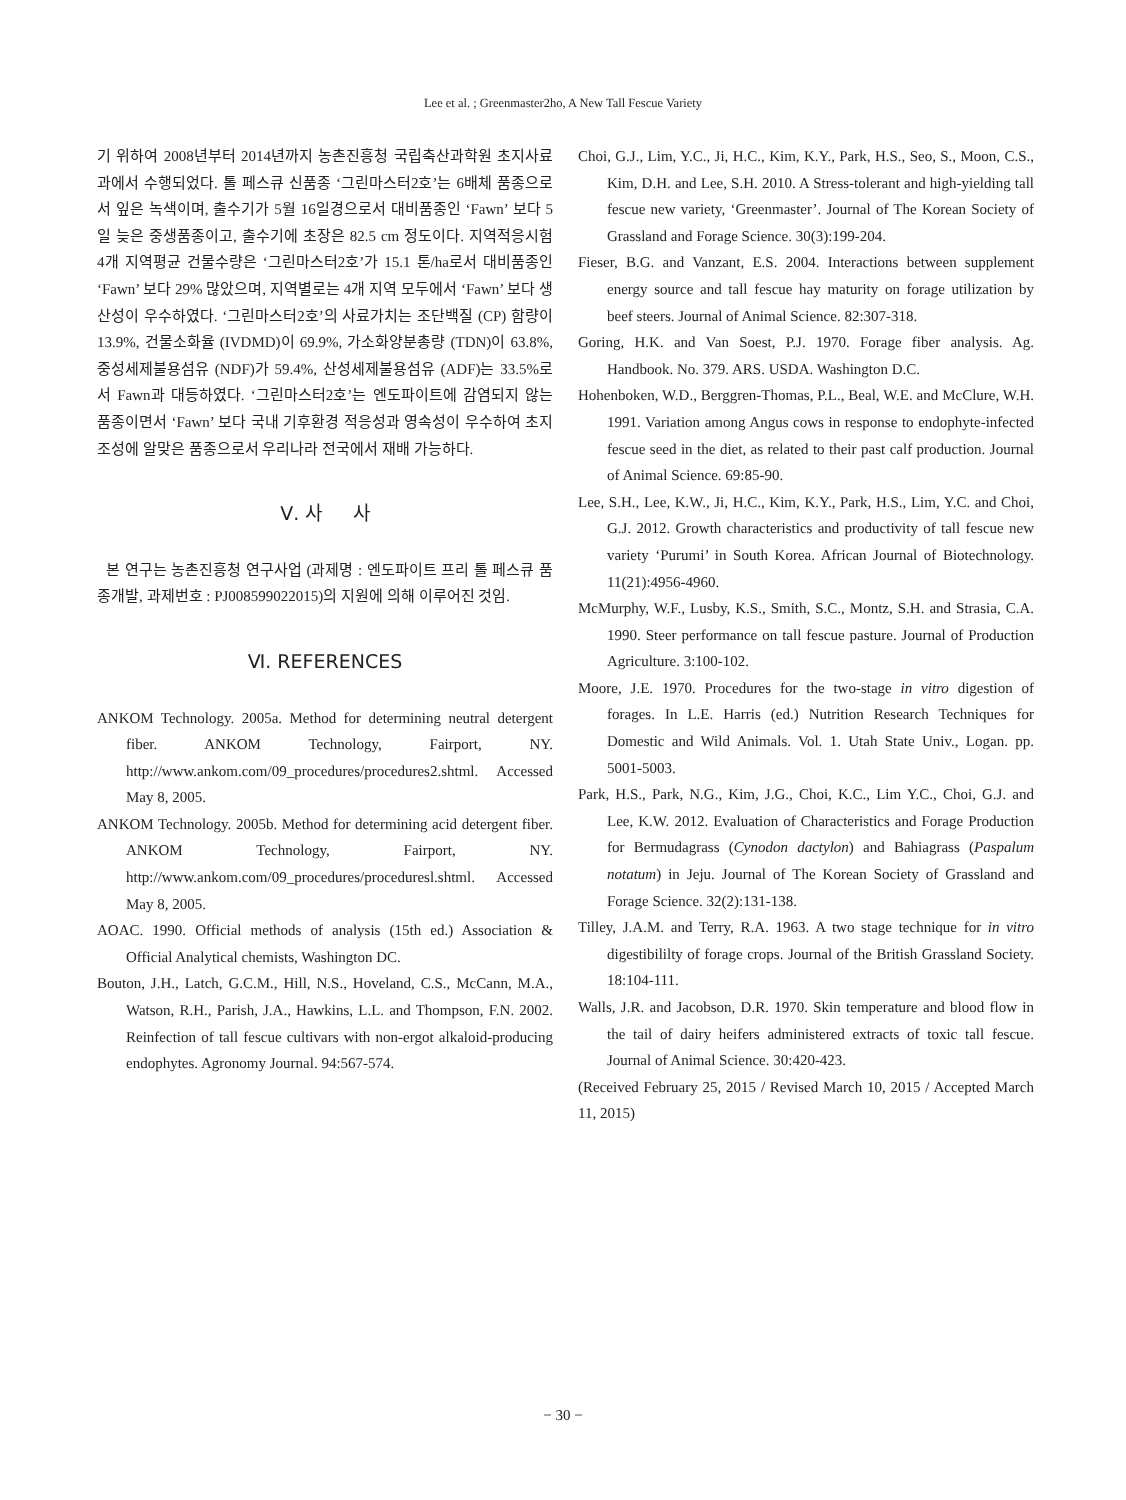Lee et al. ; Greenmaster2ho, A New Tall Fescue Variety
기 위하여 2008년부터 2014년까지 농촌진흥청 국립축산과학원 초지사료과에서 수행되었다. 톨 페스큐 신품종 ‘그린마스터2호’는 6배체 품종으로서 잎은 녹색이며, 출수기가 5월 16일경으로서 대비품종인 ‘Fawn’ 보다 5일 늦은 중생품종이고, 출수기에 초장은 82.5 cm 정도이다. 지역적응시험 4개 지역평균 건물수량은 ‘그린마스터2호’가 15.1 톤/ha로서 대비품종인 ‘Fawn’ 보다 29% 많았으며, 지역별로는 4개 지역 모두에서 ‘Fawn’ 보다 생산성이 우수하였다. ‘그린마스터2호’의 사료가치는 조단백질 (CP) 함량이 13.9%, 건물소화율 (IVDMD)이 69.9%, 가소화양분총량 (TDN)이 63.8%, 중성세제불용섬유 (NDF)가 59.4%, 산성세제불용섬유 (ADF)는 33.5%로서 Fawn과 대등하였다. ‘그린마스터2호’는 엔도파이트에 감염되지 않는 품종이면서 ‘Fawn’ 보다 국내 기후환경 적응성과 영속성이 우수하여 초지조성에 알맞은 품종으로서 우리나라 전국에서 재배 가능하다.
Ⅴ. 사 사
본 연구는 농촌진흥청 연구사업 (과제명 : 엔도파이트 프리 톨 페스큐 품종개발, 과제번호 : PJ008599022015)의 지원에 의해 이루어진 것임.
Ⅵ. REFERENCES
ANKOM Technology. 2005a. Method for determining neutral detergent fiber. ANKOM Technology, Fairport, NY. http://www.ankom.com/09_procedures/procedures2.shtml. Accessed May 8, 2005.
ANKOM Technology. 2005b. Method for determining acid detergent fiber. ANKOM Technology, Fairport, NY. http://www.ankom.com/09_procedures/proceduresl.shtml. Accessed May 8, 2005.
AOAC. 1990. Official methods of analysis (15th ed.) Association & Official Analytical chemists, Washington DC.
Bouton, J.H., Latch, G.C.M., Hill, N.S., Hoveland, C.S., McCann, M.A., Watson, R.H., Parish, J.A., Hawkins, L.L. and Thompson, F.N. 2002. Reinfection of tall fescue cultivars with non-ergot alkaloid-producing endophytes. Agronomy Journal. 94:567-574.
Choi, G.J., Lim, Y.C., Ji, H.C., Kim, K.Y., Park, H.S., Seo, S., Moon, C.S., Kim, D.H. and Lee, S.H. 2010. A Stress-tolerant and high-yielding tall fescue new variety, ‘Greenmaster’. Journal of The Korean Society of Grassland and Forage Science. 30(3):199-204.
Fieser, B.G. and Vanzant, E.S. 2004. Interactions between supplement energy source and tall fescue hay maturity on forage utilization by beef steers. Journal of Animal Science. 82:307-318.
Goring, H.K. and Van Soest, P.J. 1970. Forage fiber analysis. Ag. Handbook. No. 379. ARS. USDA. Washington D.C.
Hohenboken, W.D., Berggren-Thomas, P.L., Beal, W.E. and McClure, W.H. 1991. Variation among Angus cows in response to endophyte-infected fescue seed in the diet, as related to their past calf production. Journal of Animal Science. 69:85-90.
Lee, S.H., Lee, K.W., Ji, H.C., Kim, K.Y., Park, H.S., Lim, Y.C. and Choi, G.J. 2012. Growth characteristics and productivity of tall fescue new variety ‘Purumi’ in South Korea. African Journal of Biotechnology. 11(21):4956-4960.
McMurphy, W.F., Lusby, K.S., Smith, S.C., Montz, S.H. and Strasia, C.A. 1990. Steer performance on tall fescue pasture. Journal of Production Agriculture. 3:100-102.
Moore, J.E. 1970. Procedures for the two-stage in vitro digestion of forages. In L.E. Harris (ed.) Nutrition Research Techniques for Domestic and Wild Animals. Vol. 1. Utah State Univ., Logan. pp. 5001-5003.
Park, H.S., Park, N.G., Kim, J.G., Choi, K.C., Lim Y.C., Choi, G.J. and Lee, K.W. 2012. Evaluation of Characteristics and Forage Production for Bermudagrass (Cynodon dactylon) and Bahiagrass (Paspalum notatum) in Jeju. Journal of The Korean Society of Grassland and Forage Science. 32(2):131-138.
Tilley, J.A.M. and Terry, R.A. 1963. A two stage technique for in vitro digestibililty of forage crops. Journal of the British Grassland Society. 18:104-111.
Walls, J.R. and Jacobson, D.R. 1970. Skin temperature and blood flow in the tail of dairy heifers administered extracts of toxic tall fescue. Journal of Animal Science. 30:420-423.
(Received February 25, 2015 / Revised March 10, 2015 / Accepted March 11, 2015)
− 30 −